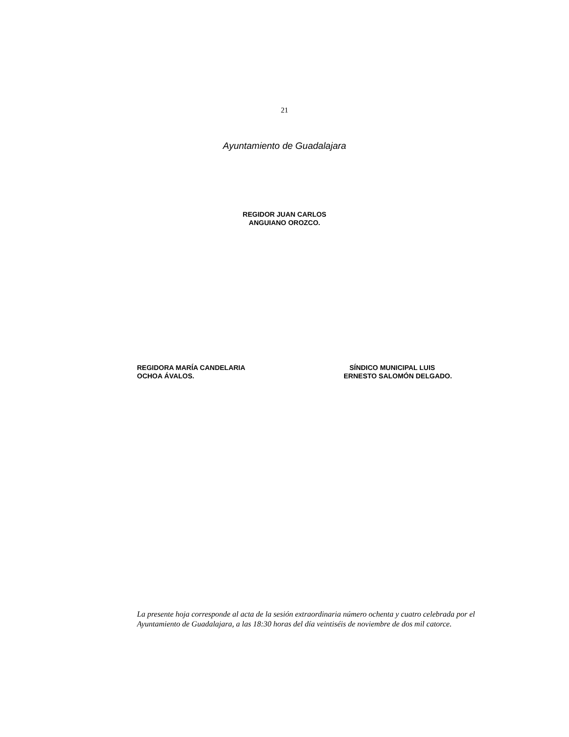21
Ayuntamiento de Guadalajara
REGIDOR JUAN CARLOS
ANGUIANO OROZCO.
REGIDORA MARÍA CANDELARIA
OCHOA ÁVALOS.
SÍNDICO MUNICIPAL LUIS
ERNESTO SALOMÓN DELGADO.
La presente hoja corresponde al acta de la sesión extraordinaria número ochenta y cuatro celebrada por el Ayuntamiento de Guadalajara, a las 18:30 horas del día veintiséis de noviembre de dos mil catorce.